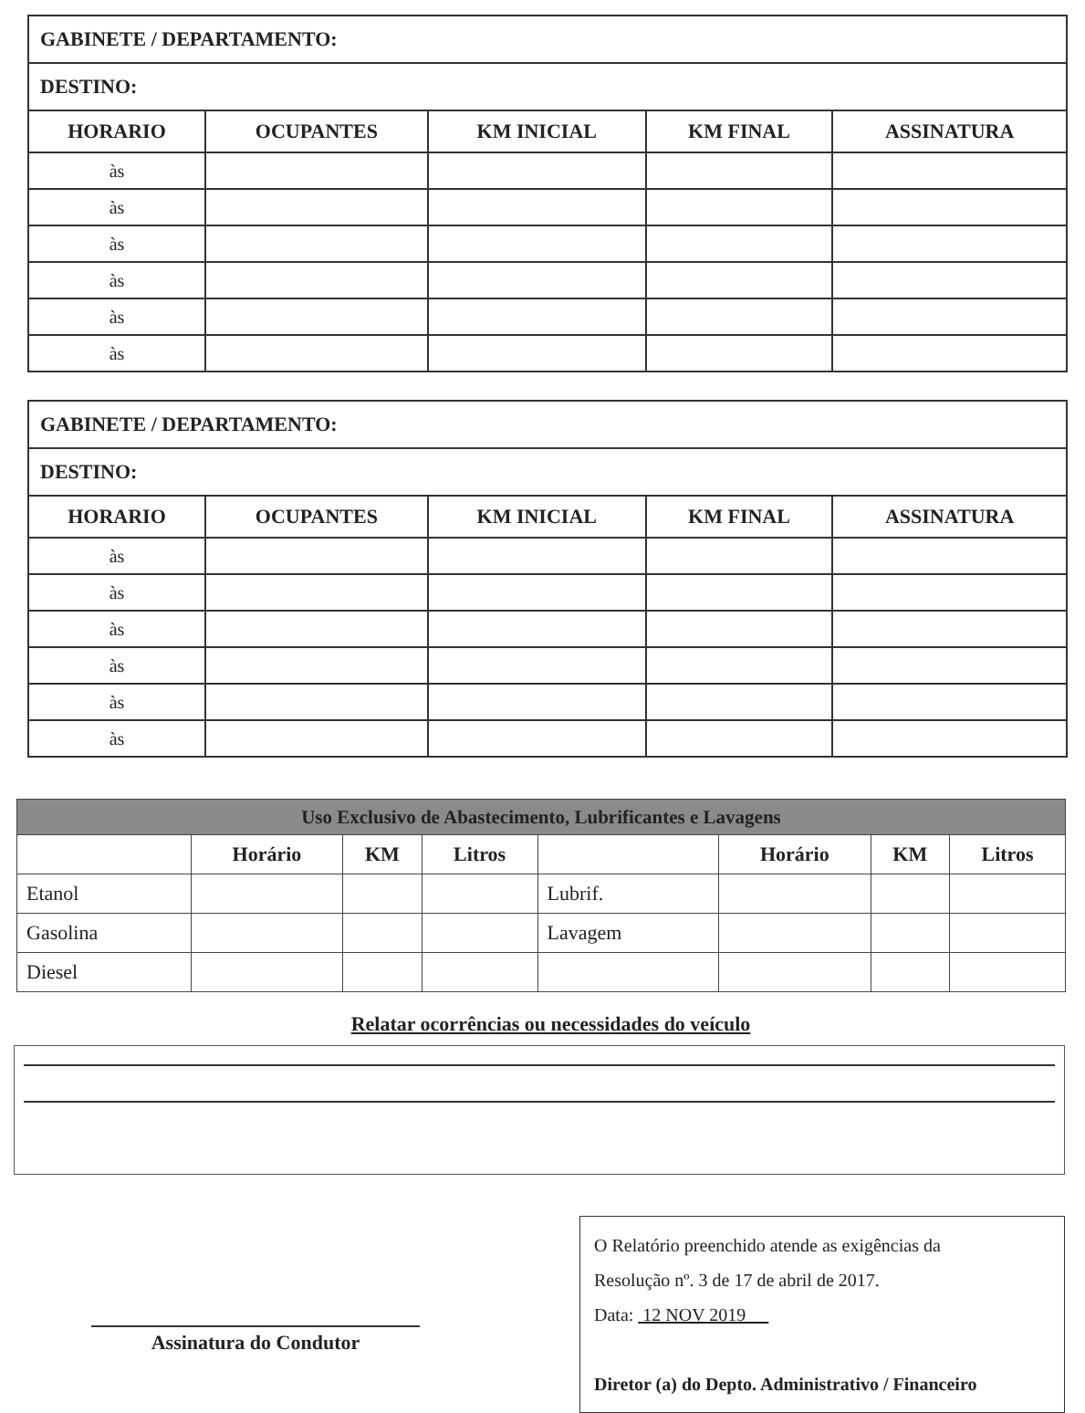| GABINETE / DEPARTAMENTO: | | | | |
| --- | --- | --- | --- | --- |
| DESTINO: | | | | |
| HORARIO | OCUPANTES | KM INICIAL | KM FINAL | ASSINATURA |
| às | | | | |
| às | | | | |
| às | | | | |
| às | | | | |
| às | | | | |
| às | | | | |
| GABINETE / DEPARTAMENTO: | | | | |
| --- | --- | --- | --- | --- |
| DESTINO: | | | | |
| HORARIO | OCUPANTES | KM INICIAL | KM FINAL | ASSINATURA |
| às | | | | |
| às | | | | |
| às | | | | |
| às | | | | |
| às | | | | |
| às | | | | |
| Uso Exclusivo de Abastecimento, Lubrificantes e Lavagens | | | | | | | |
| --- | --- | --- | --- | --- | --- | --- | --- |
| | Horário | KM | Litros | | Horário | KM | Litros |
| Etanol | | | | Lubrif. | | | |
| Gasolina | | | | Lavagem | | | |
| Diesel | | | | | | | |
Relatar ocorrências ou necessidades do veículo
Assinatura do Condutor
O Relatório preenchido atende as exigências da
Resolução nº. 3 de 17 de abril de 2017.
Data: 12 NOV 2019
Diretor (a) do Depto. Administrativo / Financeiro